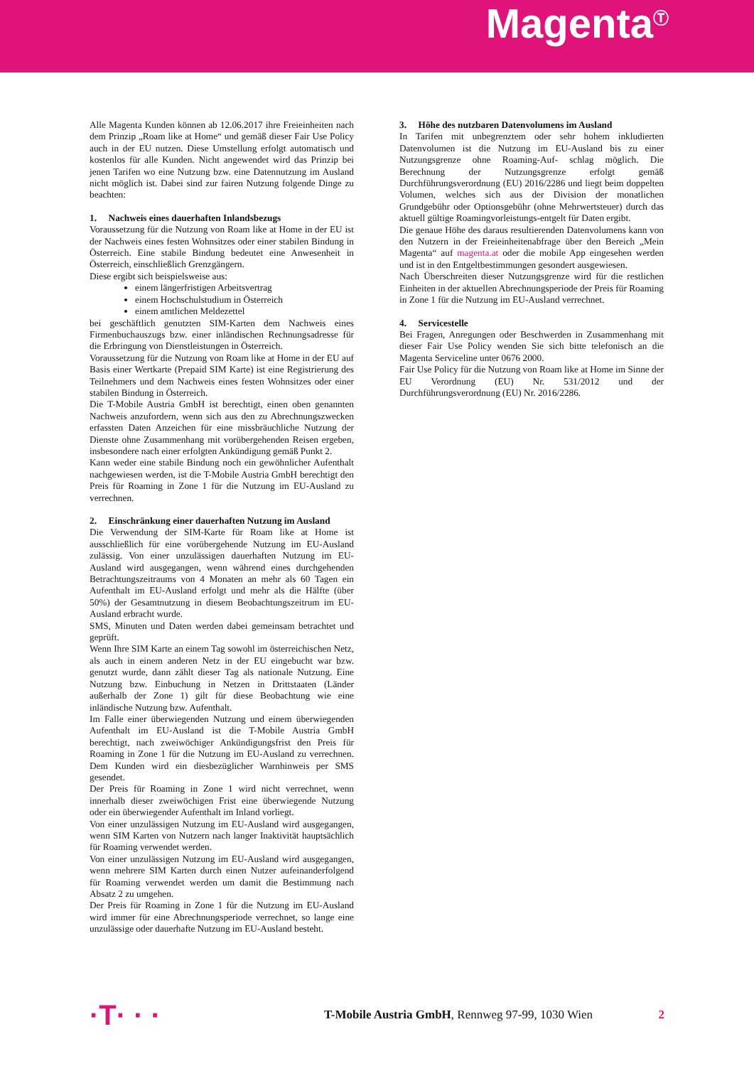Magenta<sup>Ⓣ</sup>
Alle Magenta Kunden können ab 12.06.2017 ihre Freieinheiten nach dem Prinzip „Roam like at Home“ und gemäß dieser Fair Use Policy auch in der EU nutzen. Diese Umstellung erfolgt automatisch und kostenlos für alle Kunden. Nicht angewendet wird das Prinzip bei jenen Tarifen wo eine Nutzung bzw. eine Datennutzung im Ausland nicht möglich ist. Dabei sind zur fairen Nutzung folgende Dinge zu beachten:
1. Nachweis eines dauerhaften Inlandsbezugs
Voraussetzung für die Nutzung von Roam like at Home in der EU ist der Nachweis eines festen Wohnsitzes oder einer stabilen Bindung in Österreich. Eine stabile Bindung bedeutet eine Anwesenheit in Österreich, einschließlich Grenzgängern.
Diese ergibt sich beispielsweise aus:
einem längerfristigen Arbeitsvertrag
einem Hochschulstudium in Österreich
einem amtlichen Meldezettel
bei geschäftlich genutzten SIM-Karten dem Nachweis eines Firmenbuchauszugs bzw. einer inländischen Rechnungsadresse für die Erbringung von Dienstleistungen in Österreich.
Voraussetzung für die Nutzung von Roam like at Home in der EU auf Basis einer Wertkarte (Prepaid SIM Karte) ist eine Registrierung des Teilnehmers und dem Nachweis eines festen Wohnsitzes oder einer stabilen Bindung in Österreich.
Die T-Mobile Austria GmbH ist berechtigt, einen oben genannten Nachweis anzufordern, wenn sich aus den zu Abrechnungszwecken erfassten Daten Anzeichen für eine missbräuchliche Nutzung der Dienste ohne Zusammenhang mit vorübergehenden Reisen ergeben, insbesondere nach einer erfolgten Ankündigung gemäß Punkt 2.
Kann weder eine stabile Bindung noch ein gewöhnlicher Aufenthalt nachgewiesen werden, ist die T-Mobile Austria GmbH berechtigt den Preis für Roaming in Zone 1 für die Nutzung im EU-Ausland zu verrechnen.
2. Einschränkung einer dauerhaften Nutzung im Ausland
Die Verwendung der SIM-Karte für Roam like at Home ist ausschließlich für eine vorübergehende Nutzung im EU-Ausland zulässig. Von einer unzulässigen dauerhaften Nutzung im EU-Ausland wird ausgegangen, wenn während eines durchgehenden Betrachtungszeitraums von 4 Monaten an mehr als 60 Tagen ein Aufenthalt im EU-Ausland erfolgt und mehr als die Hälfte (über 50%) der Gesamtnutzung in diesem Beobachtungszeitrum im EU-Ausland erbracht wurde.
SMS, Minuten und Daten werden dabei gemeinsam betrachtet und geprüft.
Wenn Ihre SIM Karte an einem Tag sowohl im österreichischen Netz, als auch in einem anderen Netz in der EU eingebucht war bzw. genutzt wurde, dann zählt dieser Tag als nationale Nutzung. Eine Nutzung bzw. Einbuchung in Netzen in Drittstaaten (Länder außerhalb der Zone 1) gilt für diese Beobachtung wie eine inländische Nutzung bzw. Aufenthalt.
Im Falle einer überwiegenden Nutzung und einem überwiegenden Aufenthalt im EU-Ausland ist die T-Mobile Austria GmbH berechtigt, nach zweiwöchiger Ankündigungsfrist den Preis für Roaming in Zone 1 für die Nutzung im EU-Ausland zu verrechnen. Dem Kunden wird ein diesbezüglicher Warnhinweis per SMS gesendet.
Der Preis für Roaming in Zone 1 wird nicht verrechnet, wenn innerhalb dieser zweiwöchigen Frist eine überwiegende Nutzung oder ein überwiegender Aufenthalt im Inland vorliegt.
Von einer unzulässigen Nutzung im EU-Ausland wird ausgegangen, wenn SIM Karten von Nutzern nach langer Inaktivität hauptsächlich für Roaming verwendet werden.
Von einer unzulässigen Nutzung im EU-Ausland wird ausgegangen, wenn mehrere SIM Karten durch einen Nutzer aufeinanderfolgend für Roaming verwendet werden um damit die Bestimmung nach Absatz 2 zu umgehen.
Der Preis für Roaming in Zone 1 für die Nutzung im EU-Ausland wird immer für eine Abrechnungsperiode verrechnet, so lange eine unzulässige oder dauerhafte Nutzung im EU-Ausland besteht.
3. Höhe des nutzbaren Datenvolumens im Ausland
In Tarifen mit unbegrenztem oder sehr hohem inkludierten Datenvolumen ist die Nutzung im EU-Ausland bis zu einer Nutzungsgrenze ohne Roaming-Auf- schlag möglich. Die Berechnung der Nutzungsgrenze erfolgt gemäß Durchführungsverordnung (EU) 2016/2286 und liegt beim doppelten Volumen, welches sich aus der Division der monatlichen Grundgebühr oder Optionsgebühr (ohne Mehrwertsteuer) durch das aktuell gültige Roamingvorleistungs-entgelt für Daten ergibt.
Die genaue Höhe des daraus resultierenden Datenvolumens kann von den Nutzern in der Freieinheitenabfrage über den Bereich „Mein Magenta“ auf magenta.at oder die mobile App eingesehen werden und ist in den Entgeltbestimmungen gesondert ausgewiesen.
Nach Überschreiten dieser Nutzungsgrenze wird für die restlichen Einheiten in der aktuellen Abrechnungsperiode der Preis für Roaming in Zone 1 für die Nutzung im EU-Ausland verrechnet.
4. Servicestelle
Bei Fragen, Anregungen oder Beschwerden in Zusammenhang mit dieser Fair Use Policy wenden Sie sich bitte telefonisch an die Magenta Serviceline unter 0676 2000.
Fair Use Policy für die Nutzung von Roam like at Home im Sinne der EU Verordnung (EU) Nr. 531/2012 und der Durchführungsverordnung (EU) Nr. 2016/2286.
·T· · ·
T-Mobile Austria GmbH, Rennweg 97-99, 1030 Wien
2